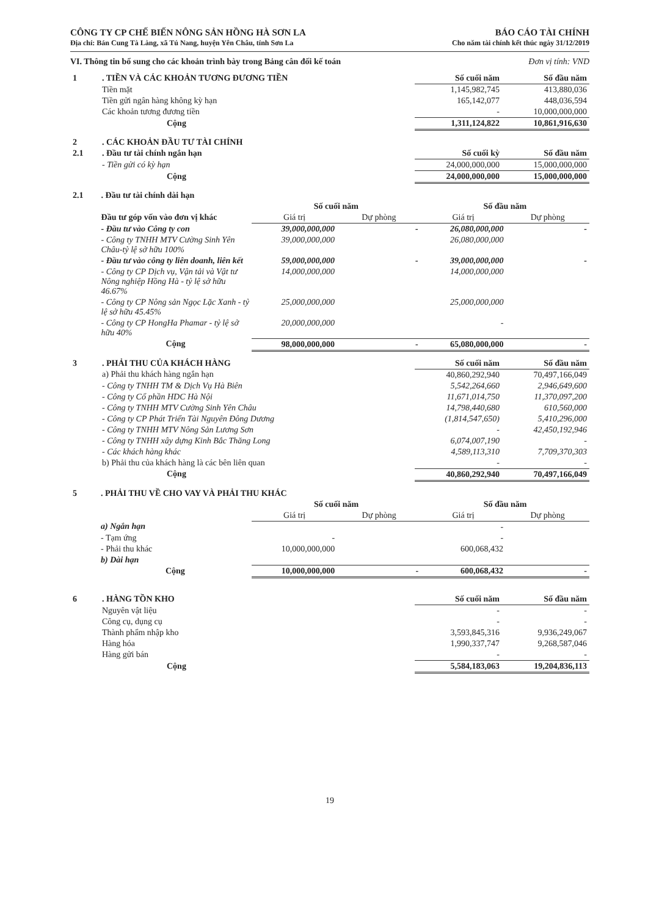CÔNG TY CP CHẾ BIẾN NÔNG SẢN HỒNG HÀ SƠN LA
Địa chỉ: Bản Cung Tà Làng, xã Tú Nang, huyện Yên Châu, tỉnh Sơn La
BÁO CÁO TÀI CHÍNH
Cho năm tài chính kết thúc ngày 31/12/2019
VI. Thông tin bổ sung cho các khoản trình bày trong Bảng cân đối kế toán Đơn vị tính: VND
| 1 | . TIỀN VÀ CÁC KHOẢN TƯƠNG ĐƯƠNG TIỀN | Số cuối năm | Số đầu năm |
| | Tiền mặt | 1,145,982,745 | 413,880,036 |
| | Tiền gửi ngân hàng không kỳ hạn | 165,142,077 | 448,036,594 |
| | Các khoản tương đương tiền | - | 10,000,000,000 |
| | Cộng | 1,311,124,822 | 10,861,916,630 |
| 2 | . CÁC KHOẢN ĐẦU TƯ TÀI CHÍNH | | |
| 2.1 | . Đầu tư tài chính ngắn hạn | Số cuối kỳ | Số đầu năm |
| | - Tiền gửi có kỳ hạn | 24,000,000,000 | 15,000,000,000 |
| | Cộng | 24,000,000,000 | 15,000,000,000 |
| 2.1 | . Đầu tư tài chính dài hạn | | | | |
| | | Số cuối năm | | Số đầu năm | |
| | Đầu tư góp vốn vào đơn vị khác | Giá trị | Dự phòng | Giá trị | Dự phòng |
| | - Đầu tư vào Công ty con | 39,000,000,000 | - | 26,080,000,000 | - |
| | - Công ty TNHH MTV Cường Sinh Yên Châu-tỷ lệ sở hữu 100% | 39,000,000,000 | | 26,080,000,000 | |
| | - Đầu tư vào công ty liên doanh, liên kết | 59,000,000,000 | - | 39,000,000,000 | - |
| | - Công ty CP Dịch vụ, Vận tải và Vật tư Nông nghiệp Hồng Hà - tỷ lệ sở hữu 46.67% | 14,000,000,000 | | 14,000,000,000 | |
| | - Công ty CP Nông sản Ngọc Lặc Xanh - tỷ lệ sở hữu 45.45% | 25,000,000,000 | | 25,000,000,000 | |
| | - Công ty CP HongHa Phamar - tỷ lệ sở hữu 40% | 20,000,000,000 | | - | |
| | Cộng | 98,000,000,000 | - | 65,080,000,000 | - |
| 3 | . PHẢI THU CỦA KHÁCH HÀNG | Số cuối năm | Số đầu năm |
| | a) Phải thu khách hàng ngắn hạn | 40,860,292,940 | 70,497,166,049 |
| | - Công ty TNHH TM & Dịch Vụ Hà Biên | 5,542,264,660 | 2,946,649,600 |
| | - Công ty Cổ phần HDC Hà Nội | 11,671,014,750 | 11,370,097,200 |
| | - Công ty TNHH MTV Cường Sinh Yên Châu | 14,798,440,680 | 610,560,000 |
| | - Công ty CP Phát Triển Tài Nguyên Đông Dương | (1,814,547,650) | 5,410,296,000 |
| | - Công ty TNHH MTV Nông Sản Lương Sơn | - | 42,450,192,946 |
| | - Công ty TNHH xây dựng Kinh Bắc Thăng Long | 6,074,007,190 | - |
| | - Các khách hàng khác | 4,589,113,310 | 7,709,370,303 |
| | b) Phải thu của khách hàng là các bên liên quan | - | - |
| | Cộng | 40,860,292,940 | 70,497,166,049 |
| 5 | . PHẢI THU VỀ CHO VAY VÀ PHẢI THU KHÁC | | | | |
| | | Số cuối năm | | Số đầu năm | |
| | | Giá trị | Dự phòng | Giá trị | Dự phòng |
| | a) Ngắn hạn | | | - | |
| | - Tạm ứng | - | | - | |
| | - Phải thu khác | 10,000,000,000 | | 600,068,432 | |
| | b) Dài hạn | | | | |
| | Cộng | 10,000,000,000 | - | 600,068,432 | - |
| 6 | . HÀNG TỒN KHO | Số cuối năm | Số đầu năm |
| | Nguyên vật liệu | - | - |
| | Công cụ, dụng cụ | - | - |
| | Thành phẩm nhập kho | 3,593,845,316 | 9,936,249,067 |
| | Hàng hóa | 1,990,337,747 | 9,268,587,046 |
| | Hàng gửi bán | - | - |
| | Cộng | 5,584,183,063 | 19,204,836,113 |
19